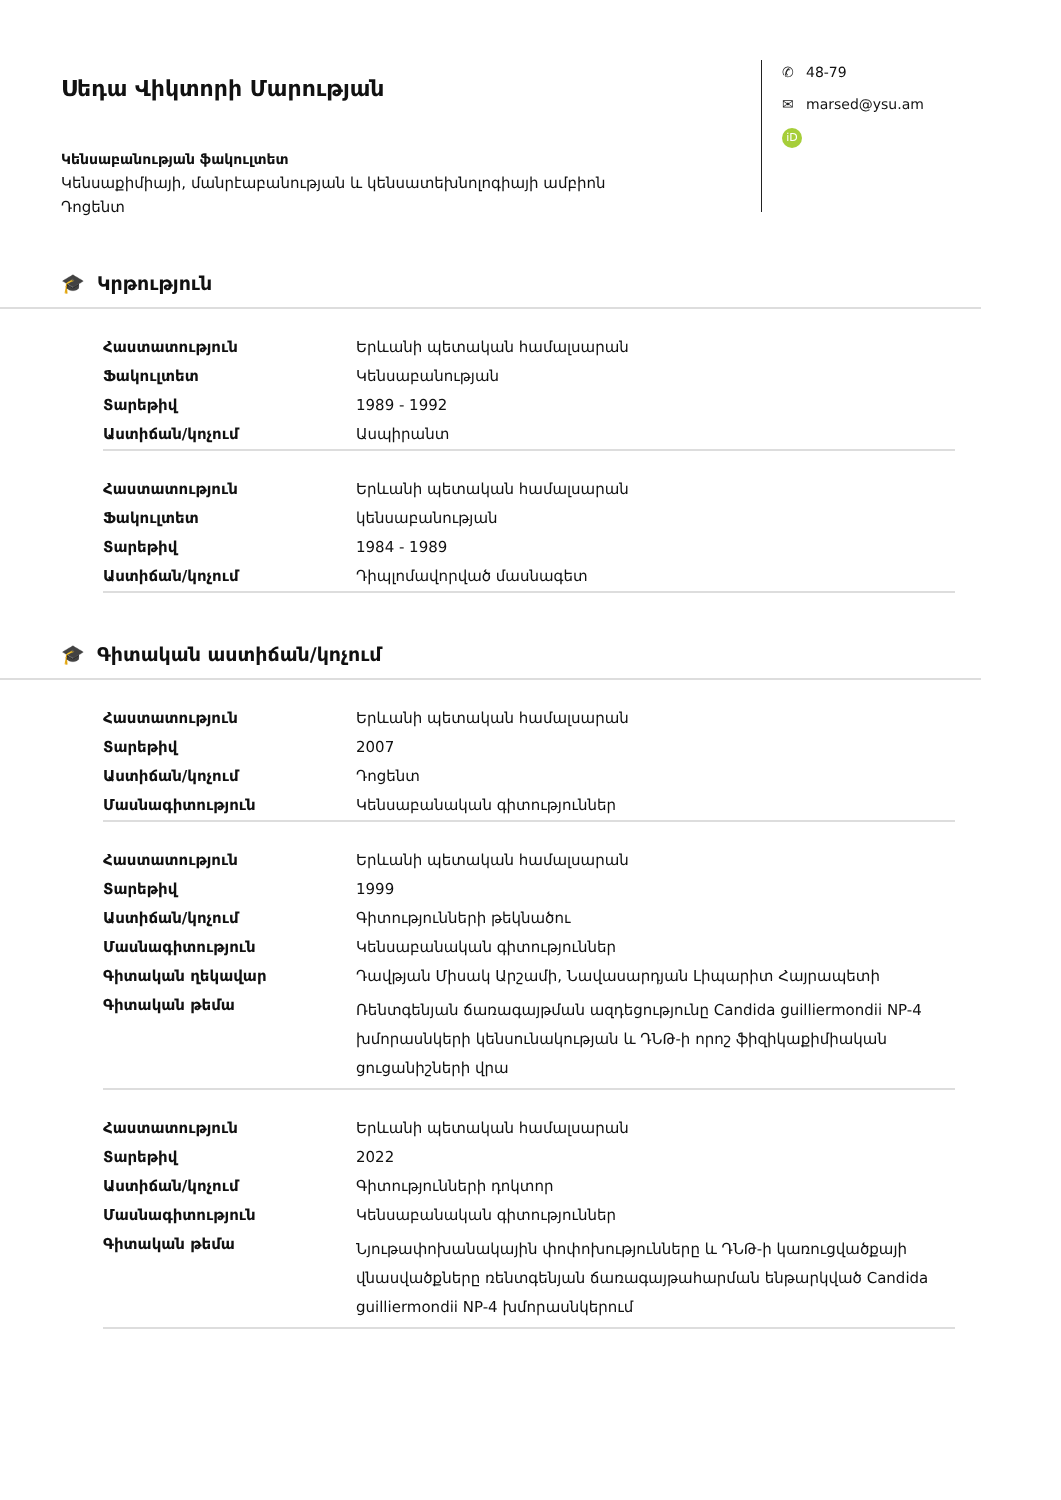Սեդա Վիկտորի Մարության
Կենսաբանության ֆակուլտետ
Կենսաքիմիայի, մանրէաբանության և կենսատեխնոլոգիայի ամբիոն
Դոցենտ
✆ 48-79
✉ marsed@ysu.am
iD
🎓 Կրթություն
| Հաստատություն | Երևանի պետական համալսարան |
| Ֆակուլտետ | Կենսաբանության |
| Տարեթիվ | 1989 - 1992 |
| Աստիճան/կոչում | Ասպիրանտ |
| Հաստատություն | Երևանի պետական համալսարան |
| Ֆակուլտետ | կենսաբանության |
| Տարեթիվ | 1984 - 1989 |
| Աստիճան/կոչում | Դիպլոմավորված մասնագետ |
🎓 Գիտական աստիճան/կոչում
| Հաստատություն | Երևանի պետական համալսարան |
| Տարեթիվ | 2007 |
| Աստիճան/կոչում | Դոցենտ |
| Մասնագիտություն | Կենսաբանական գիտություններ |
| Հաստատություն | Երևանի պետական համալսարան |
| Տարեթիվ | 1999 |
| Աստիճան/կոչում | Գիտությունների թեկնածու |
| Մասնագիտություն | Կենսաբանական գիտություններ |
| Գիտական ղեկավար | Դավթյան Միսակ Արշամի, Նավասարդյան Լիպարիտ Հայրապետի |
| Գիտական թեմա | Ռենտգենյան ճառագայթման ազդեցությունը Candida guilliermondii NP-4 խմորասնկերի կենսունակության և ԴՆԹ-ի որոշ ֆիզիկաքիմիական ցուցանիշների վրա |
| Հաստատություն | Երևանի պետական համալսարան |
| Տարեթիվ | 2022 |
| Աստիճան/կոչում | Գիտությունների դոկտոր |
| Մասնագիտություն | Կենսաբանական գիտություններ |
| Գիտական թեմա | Նյութափոխանակային փոփոխությունները և ԴՆԹ-ի կառուցվածքայի վնասվածքները ռենտգենյան ճառագայթահարման ենթարկված Candida guilliermondii NP-4 խմորասնկերում |